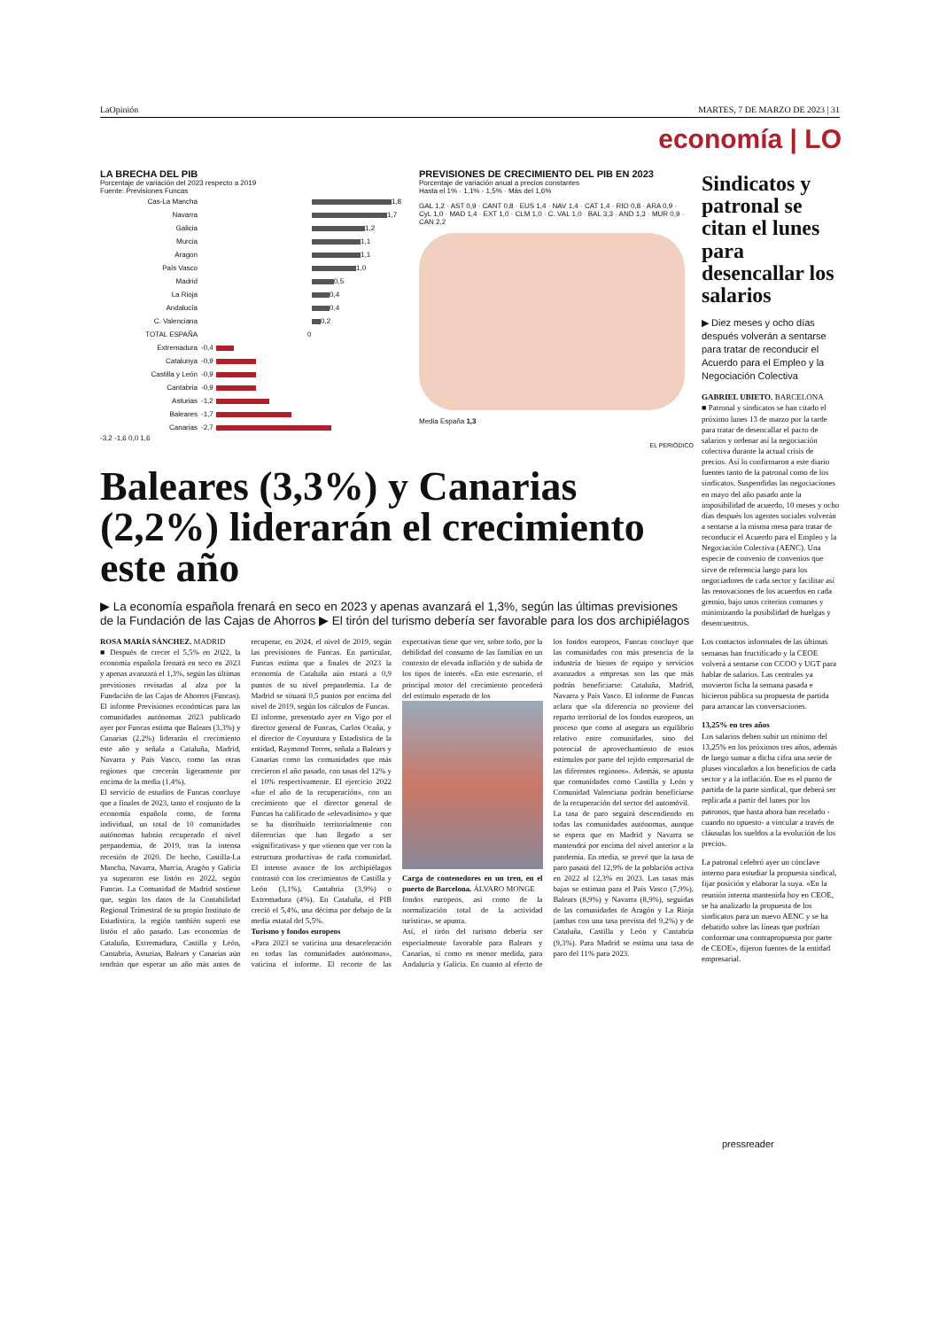LaOpinión MARTES, 7 DE MARZO DE 2023 | 31
economía | LO
LA BRECHA DEL PIB
Porcentaje de variación del 2023 respecto a 2019
Fuente: Previsiones Funcas
Cas-La Mancha
1,8
Navarra
1,7
Galicia
1,2
Murcia
1,1
Aragon
1,1
País Vasco
1,0
Madrid
0,5
La Rioja
0,4
Andalucía
0,4
C. Valenciana
0,2
TOTAL ESPAÑA 0
Extremadura -0,4
Catalunya -0,9
Castilla y León -0,9
Cantabria -0,9
Asturias -1,2
Baleares -1,7
Canarias -2,7
-3,2 -1,6 0,0 1,6
PREVISIONES DE CRECIMIENTO DEL PIB EN 2023
Porcentaje de variación anual a precios constantes
Hasta el 1% · 1,1% - 1,5% · Más del 1,6%
GAL 1,2 · AST 0,9 · CANT 0,8 · EUS 1,4 · NAV 1,4 · CAT 1,4 · RIO 0,8 · ARA 0,9 · CyL 1,0 · MAD 1,4 · EXT 1,0 · CLM 1,0 · C. VAL 1,0 · BAL 3,3 · AND 1,3 · MUR 0,9 · CAN 2,2
Media España 1,3
EL PERIÓDICO
Baleares (3,3%) y Canarias (2,2%) liderarán el crecimiento este año
▶ La economía española frenará en seco en 2023 y apenas avanzará el 1,3%, según las últimas previsiones de la Fundación de las Cajas de Ahorros ▶ El tirón del turismo debería ser favorable para los dos archipiélagos
ROSA MARÍA SÁNCHEZ. MADRID
■ Después de crecer el 5,5% en 2022, la economía española frenará en seco en 2023 y apenas avanzará el 1,3%, según las últimas previsiones revisadas al alza por la Fundación de las Cajas de Ahorros (Funcas). El informe Previsiones económicas para las comunidades autónomas 2023 publicado ayer por Funcas estima que Balears (3,3%) y Canarias (2,2%) liderarán el crecimiento este año y señala a Cataluña, Madrid, Navarra y País Vasco, como las otras regiones que crecerán ligeramente por encima de la media (1,4%).
El servicio de estudios de Funcas concluye que a finales de 2023, tanto el conjunto de la economía española como, de forma individual, un total de 10 comunidades autónomas habrán recuperado el nivel prepandemia, de 2019, tras la intensa recesión de 2020. De hecho, Castilla-La Mancha, Navarra, Murcia, Aragón y Galicia ya superaron ese listón en 2022, según Funcas. La Comunidad de Madrid sostiene que, según los datos de la Contabilidad Regional Trimestral de su propio Instituto de Estadística, la región también superó ese listón el año pasado. Las economías de Cataluña, Extremadura, Castilla y León, Cantabria, Asturias, Balears y Canarias aún tendrán que esperar un año más antes de recuperar, en 2024, el nivel de 2019, según las previsiones de Funcas. En particular, Funcas estima que a finales de 2023 la economía de Cataluña aún estará a 0,9 puntos de su nivel prepandemia. La de Madrid se situará 0,5 puntos por encima del nivel de 2019, según los cálculos de Funcas.
El informe, presentado ayer en Vigo por el director general de Funcas, Carlos Ocaña, y el director de Coyuntura y Estadística de la entidad, Raymond Torres, señala a Balears y Canarias como las comunidades que más crecieron el año pasado, con tasas del 12% y el 10% respectivamente. El ejercicio 2022 «fue el año de la recuperación», con un crecimiento que el director general de Funcas ha calificado de «elevadísimo» y que se ha distribuido territorialmente con diferencias que han llegado a ser «significativas» y que «tienen que ver con la estructura productiva» de cada comunidad. El intenso avance de los archipiélagos contrastó con los crecimientos de Castilla y León (3,1%), Cantabria (3,9%) o Extremadura (4%). En Cataluña, el PIB creció el 5,4%, una décima por debajo de la media estatal del 5,5%.
Turismo y fondos europeos
«Para 2023 se vaticina una desaceleración en todas las comunidades autónomas», vaticina el informe. El recorte de las expectativas tiene que ver, sobre todo, por la debilidad del consumo de las familias en un contexto de elevada inflación y de subida de los tipos de interés. «En este escenario, el principal motor del crecimiento procederá del estímulo esperado de los
Carga de contenedores en un tren, en el puerto de Barcelona. ÁLVARO MONGE
fondos europeos, así como de la normalización total de la actividad turística», se apunta.
Así, el tirón del turismo debería ser especialmente favorable para Balears y Canarias, sí como en menor medida, para Andalucía y Galicia. En cuanto al efecto de los fondos europeos, Funcas concluye que las comunidades con más presencia de la industria de bienes de equipo y servicios avanzados a empresas son las que más podrán beneficiarse: Cataluña, Madrid, Navarra y País Vasco. El informe de Funcas aclara que «la diferencia no proviene del reparto territorial de los fondos europeos, un proceso que como al asegura un equilibrio relativo entre comunidades, sino del potencial de aprovechamiento de estos estímulos por parte del tejido empresarial de las diferentes regiones». Además, se apunta que comunidades como Castilla y León y Comunidad Valenciana podrán beneficiarse de la recuperación del sector del automóvil.
La tasa de paro seguirá descendiendo en todas las comunidades autónomas, aunque se espera que en Madrid y Navarra se mantendrá por encima del nivel anterior a la pandemia. En media, se prevé que la tasa de paro pasará del 12,9% de la población activa en 2022 al 12,3% en 2023. Las tasas más bajas se estiman para el País Vasco (7,9%), Balears (8,9%) y Navarra (8,9%), seguidas de las comunidades de Aragón y La Rioja (ambas con una tasa prevista del 9,2%) y de Cataluña, Castilla y León y Cantabria (9,3%). Para Madrid se estima una tasa de paro del 11% para 2023.
Sindicatos y patronal se citan el lunes para desencallar los salarios
▶ Diez meses y ocho días después volverán a sentarse para tratar de reconducir el Acuerdo para el Empleo y la Negociación Colectiva
GABRIEL UBIETO. BARCELONA
■ Patronal y sindicatos se han citado el próximo lunes 13 de marzo por la tarde para tratar de desencallar el pacto de salarios y ordenar así la negociación colectiva durante la actual crisis de precios. Así lo confirmaron a este diario fuentes tanto de la patronal como de los sindicatos. Suspendidas las negociaciones en mayo del año pasado ante la imposibilidad de acuerdo, 10 meses y ocho días después los agentes sociales volverán a sentarse a la misma mesa para tratar de reconducir el Acuerdo para el Empleo y la Negociación Colectiva (AENC). Una especie de convenio de convenios que sirve de referencia luego para los negociadores de cada sector y facilitar así las renovaciones de los acuerdos en cada gremio, bajo unos criterios comunes y minimizando la posibilidad de huelgas y desencuentros.
Los contactos informales de las últimas semanas han fructificado y la CEOE volverá a sentarse con CCOO y UGT para hablar de salarios. Las centrales ya movieron ficha la semana pasada e hicieron pública su propuesta de partida para arrancar las conversaciones.
13,25% en tres años
Los salarios deben subir un mínimo del 13,25% en los próximos tres años, además de luego sumar a dicha cifra una serie de pluses vinculados a los beneficios de cada sector y a la inflación. Ese es el punto de partida de la parte sindical, que deberá ser replicada a partir del lunes por los patronos, que hasta ahora han recelado - cuando no opuesto- a vincular a través de cláusulas los sueldos a la evolución de los precios.
La patronal celebró ayer un cónclave interno para estudiar la propuesta sindical, fijar posición y elaborar la suya. «En la reunión interna mantenida hoy en CEOE, se ha analizado la propuesta de los sindicatos para un nuevo AENC y se ha debatido sobre las líneas que podrían conformar una contrapropuesta por parte de CEOE», dijeron fuentes de la entidad empresarial.
pressreader